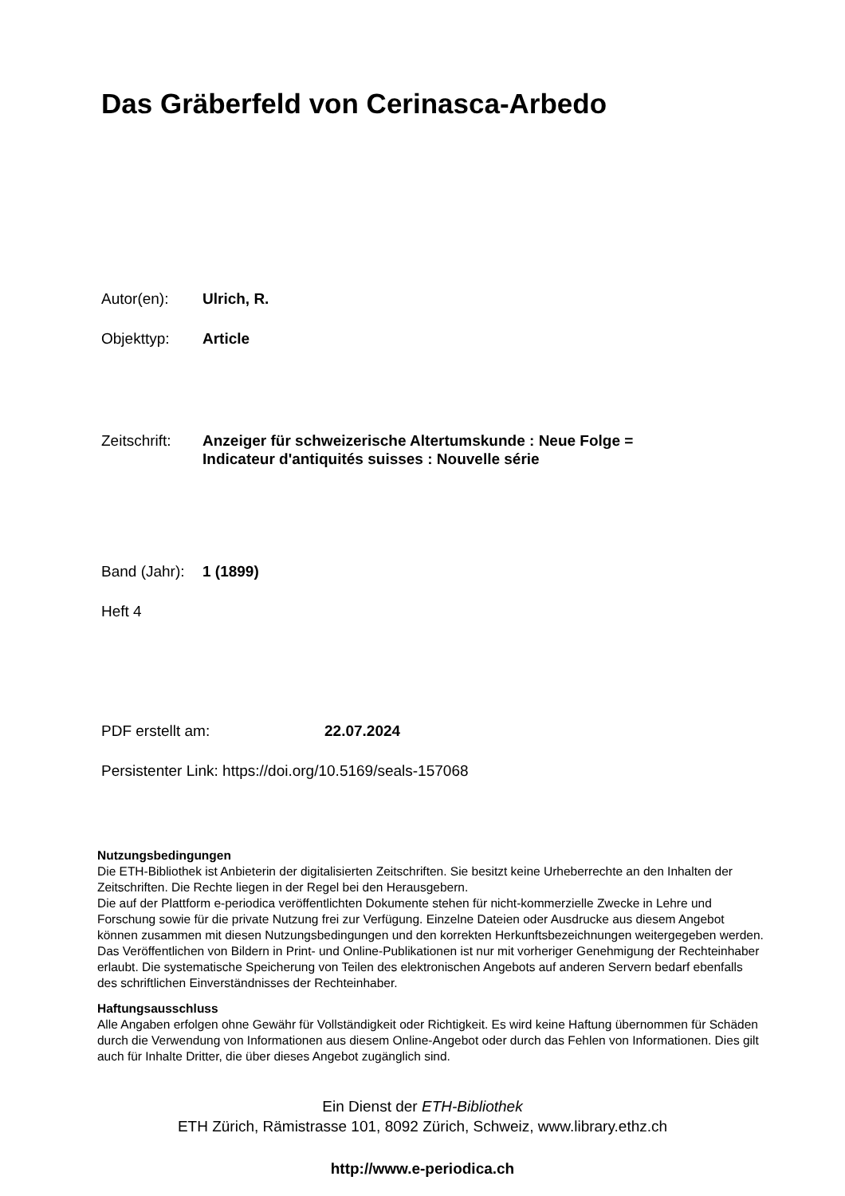Das Gräberfeld von Cerinasca-Arbedo
Autor(en): Ulrich, R.
Objekttyp: Article
Zeitschrift:
Anzeiger für schweizerische Altertumskunde : Neue Folge =
Indicateur d'antiquités suisses : Nouvelle série
Band (Jahr):
1 (1899)
Heft 4
PDF erstellt am: 22.07.2024
Persistenter Link: https://doi.org/10.5169/seals-157068
Nutzungsbedingungen
Die ETH-Bibliothek ist Anbieterin der digitalisierten Zeitschriften. Sie besitzt keine Urheberrechte an den Inhalten der Zeitschriften. Die Rechte liegen in der Regel bei den Herausgebern.
Die auf der Plattform e-periodica veröffentlichten Dokumente stehen für nicht-kommerzielle Zwecke in Lehre und Forschung sowie für die private Nutzung frei zur Verfügung. Einzelne Dateien oder Ausdrucke aus diesem Angebot können zusammen mit diesen Nutzungsbedingungen und den korrekten Herkunftsbezeichnungen weitergegeben werden.
Das Veröffentlichen von Bildern in Print- und Online-Publikationen ist nur mit vorheriger Genehmigung der Rechteinhaber erlaubt. Die systematische Speicherung von Teilen des elektronischen Angebots auf anderen Servern bedarf ebenfalls des schriftlichen Einverständnisses der Rechteinhaber.
Haftungsausschluss
Alle Angaben erfolgen ohne Gewähr für Vollständigkeit oder Richtigkeit. Es wird keine Haftung übernommen für Schäden durch die Verwendung von Informationen aus diesem Online-Angebot oder durch das Fehlen von Informationen. Dies gilt auch für Inhalte Dritter, die über dieses Angebot zugänglich sind.
Ein Dienst der ETH-Bibliothek
ETH Zürich, Rämistrasse 101, 8092 Zürich, Schweiz, www.library.ethz.ch
http://www.e-periodica.ch